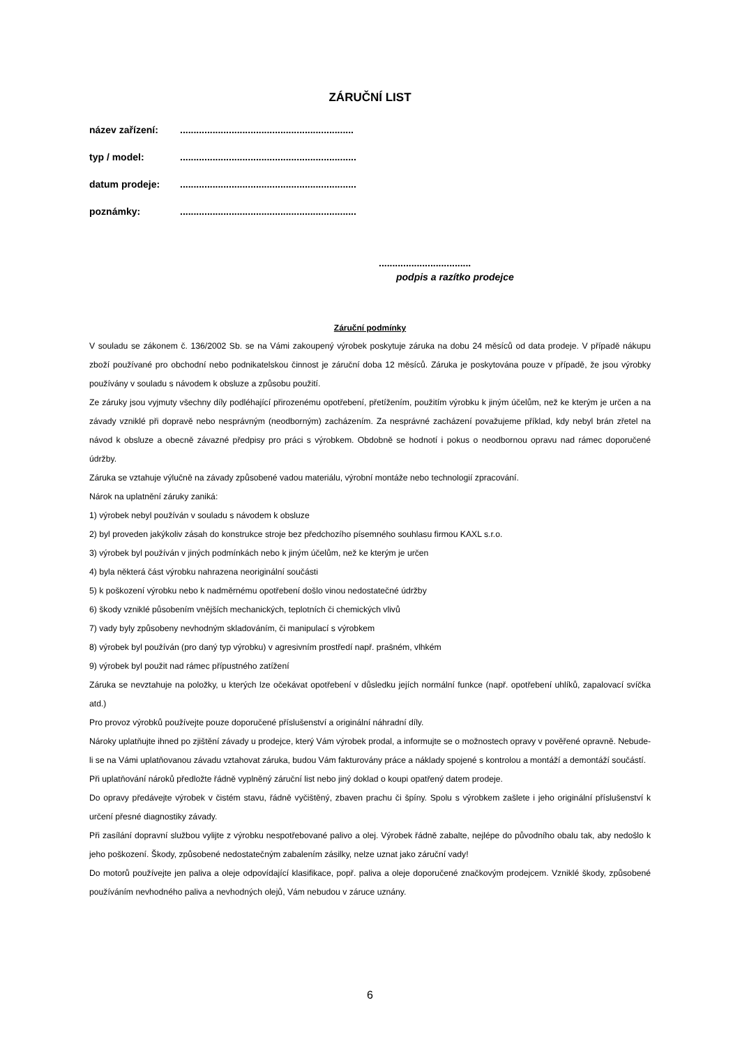ZÁRUČNÍ LIST
název zařízení:................................................................
typ / model:.................................................................
datum prodeje:.................................................................
poznámky:.................................................................
..................................
podpis a razítko prodejce
Záruční podmínky
V souladu se zákonem č. 136/2002 Sb. se na Vámi zakoupený výrobek poskytuje záruka na dobu 24 měsíců od data prodeje. V případě nákupu zboží používané pro obchodní nebo podnikatelskou činnost je záruční doba 12 měsíců. Záruka je poskytována pouze v případě, že jsou výrobky používány v souladu s návodem k obsluze a způsobu použití.
Ze záruky jsou vyjmuty všechny díly podléhající přirozenému opotřebení, přetížením, použitím výrobku k jiným účelům, než ke kterým je určen a na závady vzniklé při dopravě nebo nesprávným (neodborným) zacházením. Za nesprávné zacházení považujeme příklad, kdy nebyl brán zřetel na návod k obsluze a obecně závazné předpisy pro práci s výrobkem. Obdobně se hodnotí i pokus o neodbornou opravu nad rámec doporučené údržby.
Záruka se vztahuje výlučně na závady způsobené vadou materiálu, výrobní montáže nebo technologií zpracování.
Nárok na uplatnění záruky zaniká:
1) výrobek nebyl používán v souladu s návodem k obsluze
2) byl proveden jakýkoliv zásah do konstrukce stroje bez předchozího písemného souhlasu firmou KAXL s.r.o.
3) výrobek byl používán v jiných podmínkách nebo k jiným účelům, než ke kterým je určen
4) byla některá část výrobku nahrazena neoriginální součásti
5) k poškození výrobku nebo k nadměrnému opotřebení došlo vinou nedostatečné údržby
6) škody vzniklé působením vnějších mechanických, teplotních či chemických vlivů
7) vady byly způsobeny nevhodným skladováním, či manipulací s výrobkem
8) výrobek byl používán (pro daný typ výrobku) v agresivním prostředí např. prašném, vlhkém
9) výrobek byl použit nad rámec přípustného zatížení
Záruka se nevztahuje na položky, u kterých lze očekávat opotřebení v důsledku jejích normální funkce (např. opotřebení uhlíků, zapalovací svíčka atd.)
Pro provoz výrobků používejte pouze doporučené příslušenství a originální náhradní díly.
Nároky uplatňujte ihned po zjištění závady u prodejce, který Vám výrobek prodal, a informujte se o možnostech opravy v pověřené opravně. Nebude-li se na Vámi uplatňovanou závadu vztahovat záruka, budou Vám fakturovány práce a náklady spojené s kontrolou a montáží a demontáží součástí.
Při uplatňování nároků předložte řádně vyplněný záruční list nebo jiný doklad o koupi opatřený datem prodeje.
Do opravy předávejte výrobek v čistém stavu, řádně vyčištěný, zbaven prachu či špíny. Spolu s výrobkem zašlete i jeho originální příslušenství k určení přesné diagnostiky závady.
Při zasílání dopravní službou vylijte z výrobku nespotřebované palivo a olej. Výrobek řádně zabalte, nejlépe do původního obalu tak, aby nedošlo k jeho poškození. Škody, způsobené nedostatečným zabalením zásilky, nelze uznat jako záruční vady!
Do motorů používejte jen paliva a oleje odpovídající klasifikace, popř. paliva a oleje doporučené značkovým prodejcem. Vzniklé škody, způsobené používáním nevhodného paliva a nevhodných olejů, Vám nebudou v záruce uznány.
6